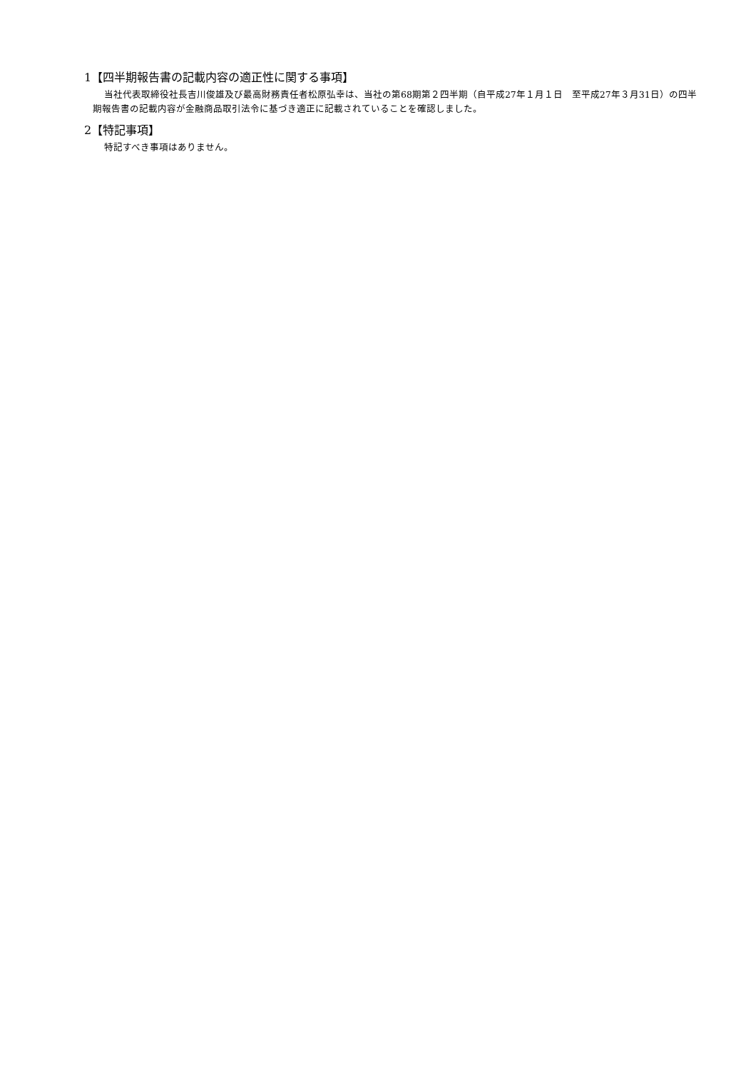1【四半期報告書の記載内容の適正性に関する事項】
当社代表取締役社長吉川俊雄及び最高財務責任者松原弘幸は、当社の第68期第２四半期（自平成27年１月１日　至平成27年３月31日）の四半期報告書の記載内容が金融商品取引法令に基づき適正に記載されていることを確認しました。
2【特記事項】
特記すべき事項はありません。